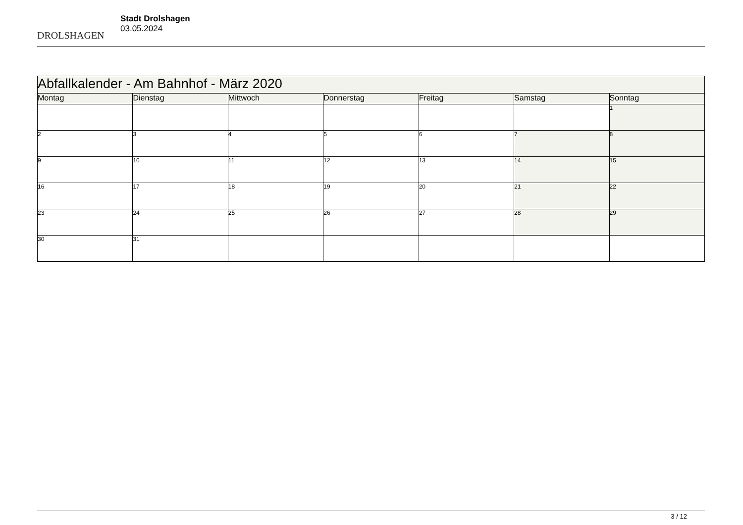DROLSHAGEN
Stadt Drolshagen
03.05.2024
| Abfallkalender - Am Bahnhof - März 2020 | | | | | | |
| --- | --- | --- | --- | --- | --- | --- |
| Montag | Dienstag | Mittwoch | Donnerstag | Freitag | Samstag | Sonntag |
| | | | | | | 1 |
| 2 | 3 | 4 | 5 | 6 | 7 | 8 |
| 9 | 10 | 11 | 12 | 13 | 14 | 15 |
| 16 | 17 | 18 | 19 | 20 | 21 | 22 |
| 23 | 24 | 25 | 26 | 27 | 28 | 29 |
| 30 | 31 | | | | | |
3 / 12